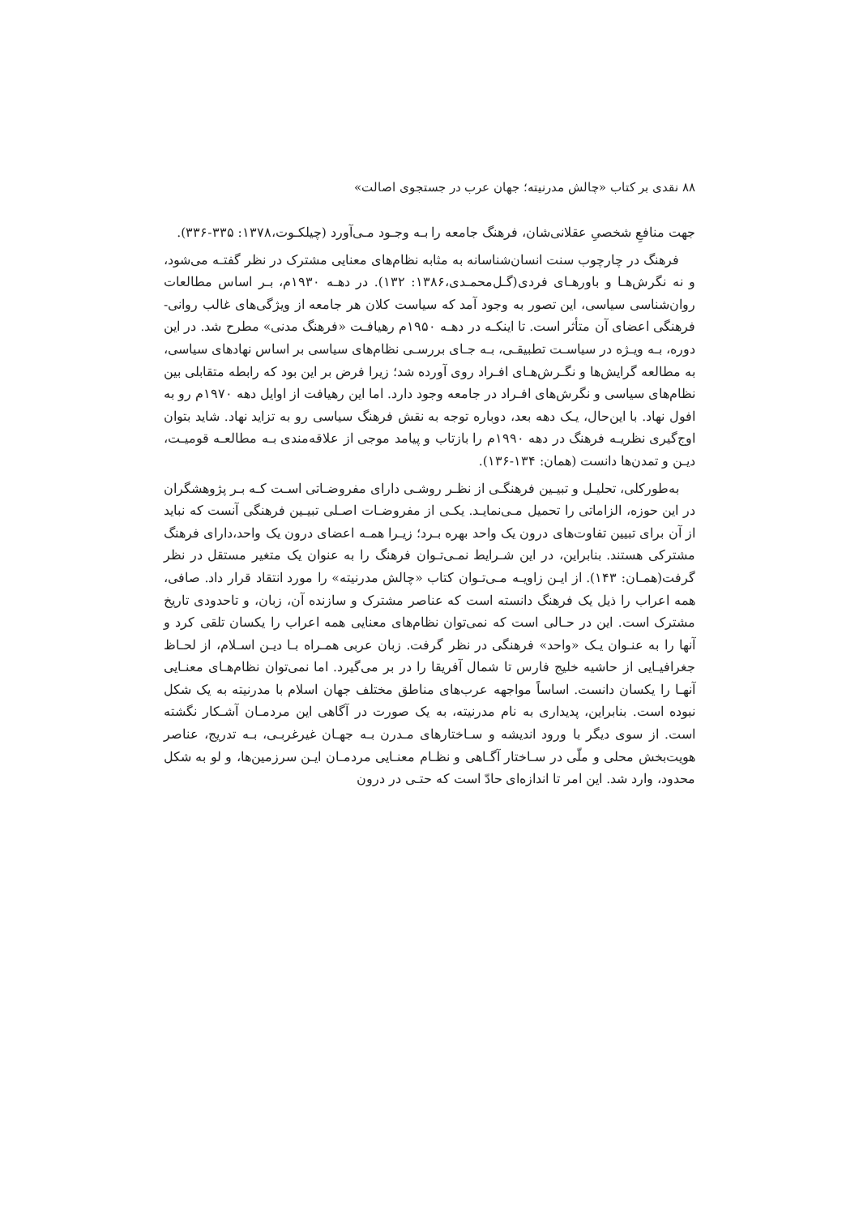۸۸ نقدی بر کتاب «چالش مدرنیته؛ جهان عرب در جستجوی اصالت»
جهت منافعِ شخصیِ عقلانی‌شان، فرهنگ جامعه را بـه وجـود مـی‌آورد (چیلکـوت،۱۳۷۸: ۳۳۵-۳۳۶).
فرهنگ در چارچوب سنت انسان‌شناسانه به مثابه نظام‌های معنایی مشترک در نظر گفتـه می‌شود، و نه نگرش‌هـا و باورهـای فردی(گـل‌محمـدی،۱۳۸۶: ۱۳۲). در دهـه ۱۹۳۰م، بـر اساس مطالعات روان‌شناسی سیاسی، این تصور به وجود آمد که سیاست کلان هر جامعه از ویژگی‌های غالب روانی-فرهنگی اعضای آن متأثر است. تا اینکـه در دهـه ۱۹۵۰م رهیافـت «فرهنگ مدنی» مطرح شد. در این دوره، بـه ویـژه در سیاسـت تطبیقـی، بـه جـای بررسـی نظام‌های سیاسی بر اساس نهادهای سیاسی، به مطالعه گرایش‌ها و نگـرش‌هـای افـراد روی آورده شد؛ زیرا فرض بر این بود که رابطه متقابلی بین نظام‌های سیاسی و نگرش‌های افـراد در جامعه وجود دارد. اما این رهیافت از اوایل دهه ۱۹۷۰م رو به افول نهاد. با این‌حال، یـک دهه بعد، دوباره توجه به نقش فرهنگ سیاسی رو به تزاید نهاد. شاید بتوان اوج‌گیری نظریـه فرهنگ در دهه ۱۹۹۰م را بازتاب و پیامد موجی از علاقه‌مندی بـه مطالعـه قومیـت، دیـن و تمدن‌ها دانست (همان: ۱۳۴-۱۳۶).
به‌طورکلی، تحلیـل و تبیـین فرهنگـی از نظـر روشـی دارای مفروضـاتی اسـت کـه بـر پژوهشگران در این حوزه، الزاماتی را تحمیل مـی‌نمایـد. یکـی از مفروضـات اصـلی تبیـین فرهنگی آنست که نباید از آن برای تبیین تفاوت‌های درون یک واحد بهره بـرد؛ زیـرا همـه اعضای درون یک واحد،دارای فرهنگ مشترکی هستند. بنابراین، در این شـرایط نمـی‌تـوان فرهنگ را به عنوان یک متغیر مستقل در نظر گرفت(همـان: ۱۴۳). از ایـن زاویـه مـی‌تـوان کتاب «چالش مدرنیته» را مورد انتقاد قرار داد. صافی، همه اعراب را ذیل یک فرهنگ دانسته است که عناصر مشترک و سازنده آن، زبان، و تاحدودی تاریخ مشترک است. این در حـالی است که نمی‌توان نظام‌های معنایی همه اعراب را یکسان تلقی کرد و آنها را به عنـوان یـک «واحد» فرهنگی در نظر گرفت. زبان عربی همـراه بـا دیـن اسـلام، از لحـاظ جغرافیـایی از حاشیه خلیج فارس تا شمال آفریقا را در بر می‌گیرد. اما نمی‌توان نظام‌هـای معنـایی آنهـا را یکسان دانست. اساساً مواجهه عرب‌های مناطق مختلف جهان اسلام با مدرنیته به یک شکل نبوده است. بنابراین، پدیداری به نام مدرنیته، به یک صورت در آگاهی این مردمـان آشـکار نگشته است. از سوی دیگر با ورود اندیشه و سـاختارهای مـدرن بـه جهـان غیرغربـی، بـه تدریج، عناصر هویت‌بخش محلی و ملّی در سـاختار آگـاهی و نظـام معنـایی مردمـان ایـن سرزمین‌ها، و لو به شکل محدود، وارد شد. این امر تا اندازه‌ای حادّ است که حتـی در درون